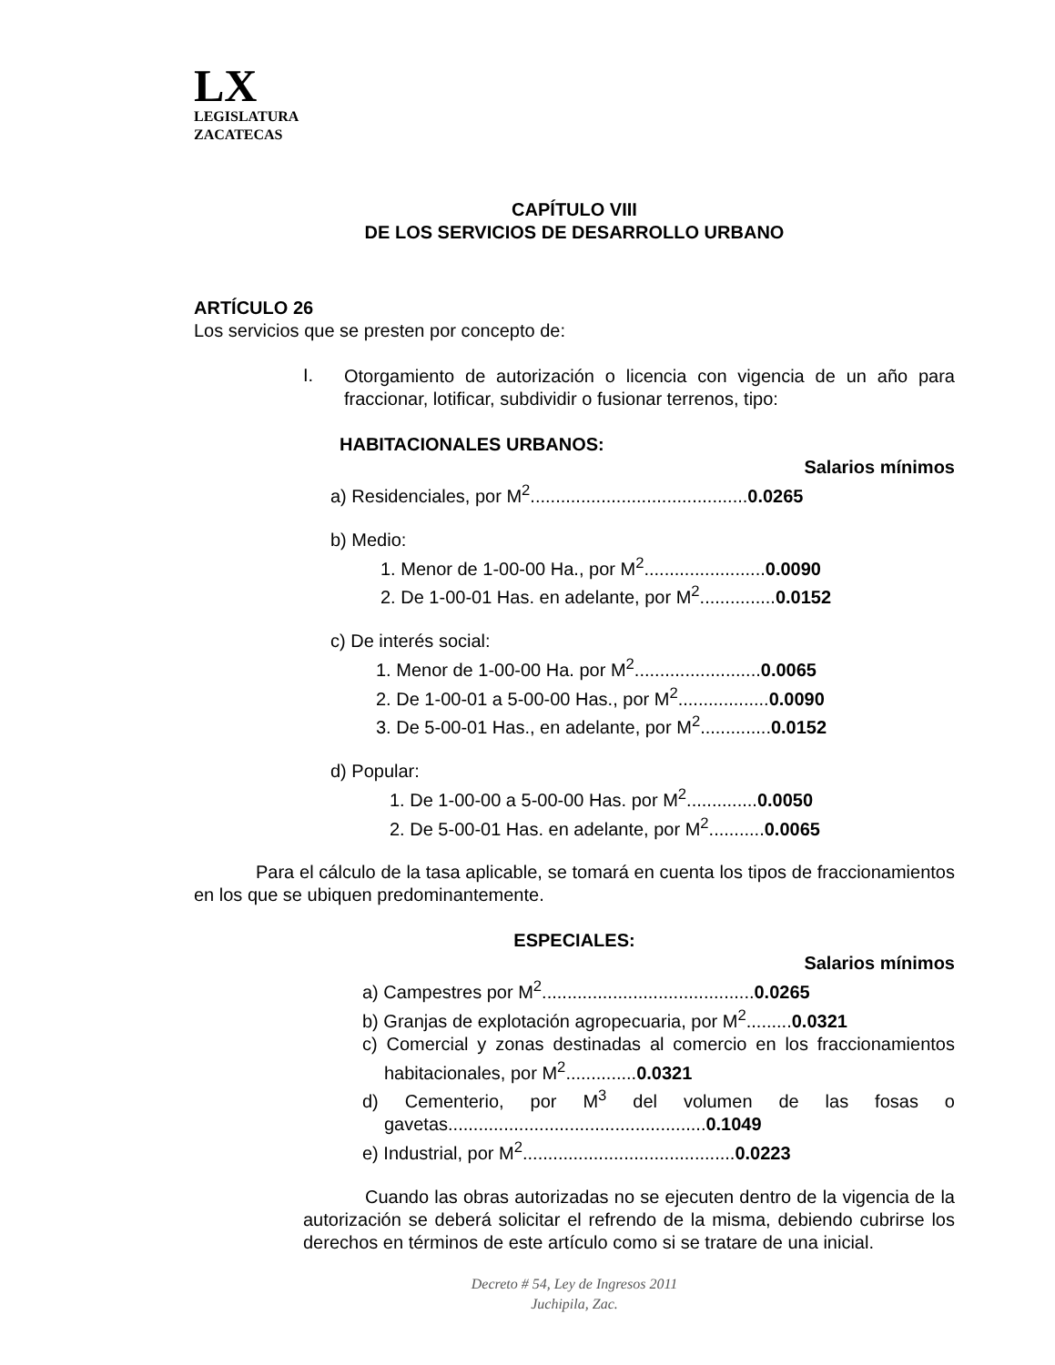LX
LEGISLATURA
ZACATECAS
CAPÍTULO VIII
DE LOS SERVICIOS DE DESARROLLO URBANO
ARTÍCULO 26
Los servicios que se presten por concepto de:
I.
Otorgamiento de autorización o licencia con vigencia de un año para fraccionar, lotificar, subdividir o fusionar terrenos, tipo:
HABITACIONALES URBANOS:
Salarios mínimos
a) Residenciales, por M<sup>2</sup>...........................................0.0265
b) Medio:
1. Menor de 1-00-00 Ha., por M<sup>2</sup>........................0.0090
2. De 1-00-01 Has. en adelante, por M<sup>2</sup>...............0.0152
c) De interés social:
1. Menor de 1-00-00 Ha. por M<sup>2</sup>.........................0.0065
2. De 1-00-01 a 5-00-00 Has., por M<sup>2</sup>..................0.0090
3. De 5-00-01 Has., en adelante, por M<sup>2</sup>..............0.0152
d) Popular:
1. De 1-00-00 a 5-00-00 Has. por M<sup>2</sup>..............0.0050
2. De 5-00-01 Has. en adelante, por M<sup>2</sup>...........0.0065
Para el cálculo de la tasa aplicable, se tomará en cuenta los tipos de fraccionamientos en los que se ubiquen predominantemente.
ESPECIALES:
Salarios mínimos
a) Campestres por M<sup>2</sup>..........................................0.0265
b) Granjas de explotación agropecuaria, por M<sup>2</sup>.........0.0321
c) Comercial y zonas destinadas al comercio en los fraccionamientos habitacionales, por M<sup>2</sup>..............0.0321
d) Cementerio, por M<sup>3</sup> del volumen de las fosas o gavetas...................................................0.1049
e) Industrial, por M<sup>2</sup>..........................................0.0223
Cuando las obras autorizadas no se ejecuten dentro de la vigencia de la autorización se deberá solicitar el refrendo de la misma, debiendo cubrirse los derechos en términos de este artículo como si se tratare de una inicial.
Decreto # 54, Ley de Ingresos 2011
Juchipila, Zac.